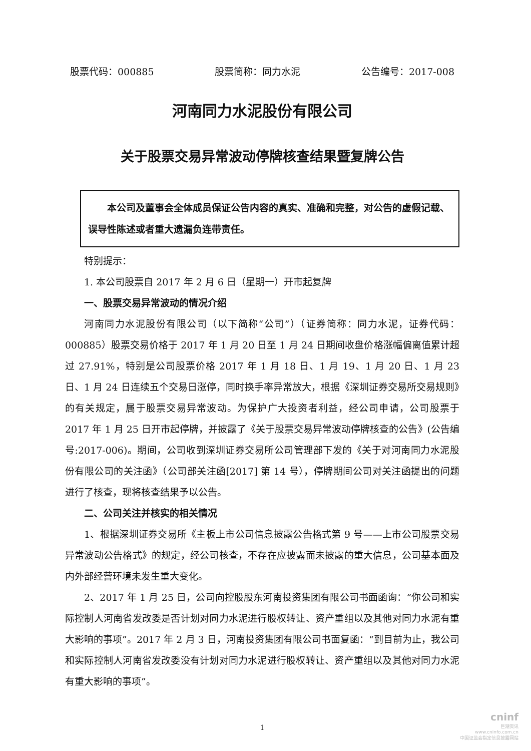股票代码：000885 股票简称：同力水泥 公告编号：2017-008
河南同力水泥股份有限公司
关于股票交易异常波动停牌核查结果暨复牌公告
本公司及董事会全体成员保证公告内容的真实、准确和完整，对公告的虚假记载、误导性陈述或者重大遗漏负连带责任。
特别提示：
1. 本公司股票自 2017 年 2 月 6 日（星期一）开市起复牌
一、股票交易异常波动的情况介绍
河南同力水泥股份有限公司（以下简称“公司”）（证券简称：同力水泥，证券代码：000885）股票交易价格于 2017 年 1 月 20 日至 1 月 24 日期间收盘价格涨幅偏离值累计超过 27.91%，特别是公司股票价格 2017 年 1 月 18 日、1 月 19、1 月 20 日、1 月 23 日、1 月 24 日连续五个交易日涨停，同时换手率异常放大，根据《深圳证券交易所交易规则》的有关规定，属于股票交易异常波动。为保护广大投资者利益，经公司申请，公司股票于 2017 年 1 月 25 日开市起停牌，并披露了《关于股票交易异常波动停牌核查的公告》(公告编号:2017-006)。期间，公司收到深圳证券交易所公司管理部下发的《关于对河南同力水泥股份有限公司的关注函》（公司部关注函[2017] 第 14 号），停牌期间公司对关注函提出的问题进行了核查，现将核查结果予以公告。
二、公司关注并核实的相关情况
1、根据深圳证券交易所《主板上市公司信息披露公告格式第 9 号——上市公司股票交易异常波动公告格式》的规定，经公司核查，不存在应披露而未披露的重大信息，公司基本面及内外部经营环境未发生重大变化。
2、2017 年 1 月 25 日，公司向控股股东河南投资集团有限公司书面函询：“你公司和实际控制人河南省发改委是否计划对同力水泥进行股权转让、资产重组以及其他对同力水泥有重大影响的事项”。2017 年 2 月 3 日，河南投资集团有限公司书面复函：“到目前为止，我公司和实际控制人河南省发改委没有计划对同力水泥进行股权转让、资产重组以及其他对同力水泥有重大影响的事项”。
1
cninf
巨潮资讯
www.cninfo.com.cn
中国证监会指定信息披露网站